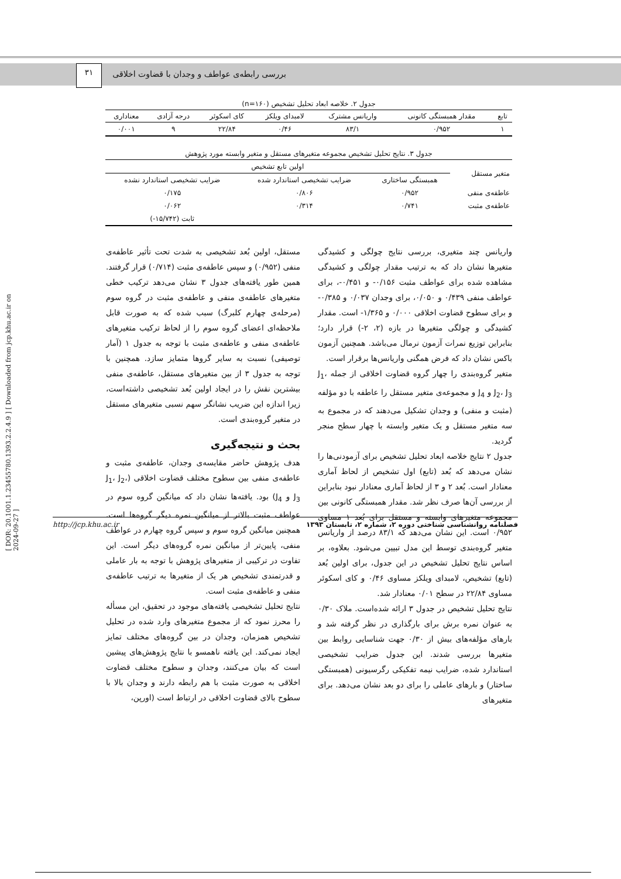بررسی رابطه‌ی عواطف و وجدان با قضاوت اخلاقی
۳۱
[ DOR: 20.1001.1.23455780.1393.2.2.4.9 ] [ Downloaded from jcp.khu.ac.ir on 2024-09-27 ]
جدول ۲. خلاصه ابعاد تحلیل تشخیص (n=۱۶۰)
| تابع | مقدار همبستگی کانونی | واریانس مشترک | لامبدای ویلکز | کای اسکوئر | درجه آزادی | معناداری |
| --- | --- | --- | --- | --- | --- | --- |
| ۱ | ۰/۹۵۲ | ۸۳/۱ | ۰/۴۶ | ۲۲/۸۴ | ۹ | ۰/۰۰۱ |
جدول ۳. نتایج تحلیل تشخیص مجموعه متغیرهای مستقل و متغیر وابسته مورد پژوهش
| متغیر مستقل | اولین تابع تشخیص | | |
| --- | --- | --- | --- |
| | همبستگی ساختاری | ضرایب تشخیصی استاندارد شده | ضرایب تشخیصی استاندارد نشده |
| عاطفه‌ی منفی | ۰/۹۵۲ | ۰/۸۰۶ | ۰/۱۷۵ |
| عاطفه‌ی مثبت | ۰/۷۴۱ | ۰/۳۱۴ | ۰/۰۶۲ |
| | | | ثابت (۱۵/۷۴۲-) |
واریانس چند متغیری، بررسی نتایج چولگی و کشیدگی متغیرها نشان داد که به ترتیب مقدار چولگی و کشیدگی مشاهده شده برای عواطف مثبت ۰/۱۵۶- و ۰/۴۵۱-، برای عواطف منفی ۰/۴۳۹ و ۰/۰۵۰، برای وجدان ۰/۰۳۷ و ۰/۳۸۵- و برای سطوح قضاوت اخلاقی ۰/۰۰۰ و ۱/۳۶۵- است. مقدار کشیدگی و چولگی متغیرها در بازه (۲، ۲-) قرار دارد؛ بنابراین توزیع نمرات آزمون نرمال می‌باشد. همچنین آزمون باکس نشان داد که فرض همگنی واریانس‌ها برقرار است.
متغیر گروه‌بندی را چهار گروه قضاوت اخلاقی از جمله J<sub>1</sub>، J<sub>2</sub>، J<sub>3</sub> و J<sub>4</sub> و مجموعه‌ی متغیر مستقل را عاطفه با دو مؤلفه (مثبت و منفی) و وجدان تشکیل می‌دهند که در مجموع به سه متغیر مستقل و یک متغیر وابسته با چهار سطح منجر گردید.
جدول ۲ نتایج خلاصه ابعاد تحلیل تشخیص برای آزمودنی‌ها را نشان می‌دهد که بُعد (تابع) اول تشخیص از لحاظ آماری معنادار است. بُعد ۲ و ۳ از لحاظ آماری معنادار نبود بنابراین از بررسی آن‌ها صرف نظر شد. مقدار همبستگی کانونی بین مجموعه متغیرهای وابسته و مستقل برای بُعد ۱ مساوی ۰/۹۵۲ است. این نشان می‌دهد که ۸۳/۱ درصد از واریانس متغیر گروه‌بندی توسط این مدل تبیین می‌شود. بعلاوه، بر اساس نتایج تحلیل تشخیص در این جدول، برای اولین بُعد (تابع) تشخیص، لامبدای ویلکز مساوی ۰/۴۶ و کای اسکوئر مساوی ۲۲/۸۴ در سطح ۰/۰۱ معنادار شد.
نتایج تحلیل تشخیص در جدول ۳ ارائه شده‌است. ملاک ۰/۳۰ به عنوان نمره برش برای بارگذاری در نظر گرفته شد و بارهای مؤلفه‌های بیش از ۰/۳۰ جهت شناسایی روابط بین متغیرها بررسی شدند. این جدول ضرایب تشخیصی استاندارد شده، ضرایب نیمه تفکیکی رگرسیونی (همبستگی ساختار) و بارهای عاملی را برای دو بعد نشان می‌دهد. برای متغیرهای
مستقل، اولین بُعد تشخیصی به شدت تحت تأثیر عاطفه‌ی منفی (۰/۹۵۲) و سپس عاطفه‌ی مثبت (۰/۷۱۴) قرار گرفتند. همین طور یافته‌های جدول ۳ نشان می‌دهد ترکیب خطی متغیرهای عاطفه‌ی منفی و عاطفه‌ی مثبت در گروه سوم (مرحله‌ی چهارم کلبرگ) سبب شده که به صورت قابل ملاحظه‌ای اعضای گروه سوم را از لحاظ ترکیب متغیرهای عاطفه‌ی منفی و عاطفه‌ی مثبت با توجه به جدول ۱ (آمار توصیفی) نسبت به سایر گروها متمایز سازد. همچنین با توجه به جدول ۳ از بین متغیرهای مستقل، عاطفه‌ی منفی بیشترین نقش را در ایجاد اولین بُعد تشخیصی داشته‌است، زیرا اندازه این ضریب نشانگر سهم نسبی متغیرهای مستقل در متغیر گروه‌بندی است.
بحث و نتیجه‌گیری
هدف پژوهش حاضر مقایسه‌ی وجدان، عاطفه‌ی مثبت و عاطفه‌ی منفی بین سطوح مختلف قضاوت اخلاقی (J<sub>1</sub>، J<sub>2</sub>، J<sub>3</sub> و J<sub>4</sub>) بود. یافته‌ها نشان داد که میانگین گروه سوم در عواطف مثبت بالاتر از میانگین نمره دیگر گروه‌ها است. همچنین میانگین گروه سوم و سپس گروه چهارم در عواطف منفی، پایین‌تر از میانگین نمره گروه‌های دیگر است. این تفاوت در ترکیبی از متغیرهای پژوهش با توجه به بار عاملی و قدرتمندی تشخیص هر یک از متغیرها به ترتیب عاطفه‌ی منفی و عاطفه‌ی مثبت است.
نتایج تحلیل تشخیصی یافته‌های موجود در تحقیق، این مسأله را محرز نمود که از مجموع متغیرهای وارد شده در تحلیل تشخیص همزمان، وجدان در بین گروه‌های مختلف تمایز ایجاد نمی‌کند. این یافته ناهمسو با نتایج پژوهش‌های پیشین است که بیان می‌کنند، وجدان و سطوح مختلف قضاوت اخلاقی به صورت مثبت با هم رابطه دارند و وجدان بالا با سطوح بالای قضاوت اخلاقی در ارتباط است (اورپن،
فصلنامه روانشناسی شناختی دوره ۲، شماره ۲، تابستان ۱۳۹۳ http://jcp.khu.ac.ir